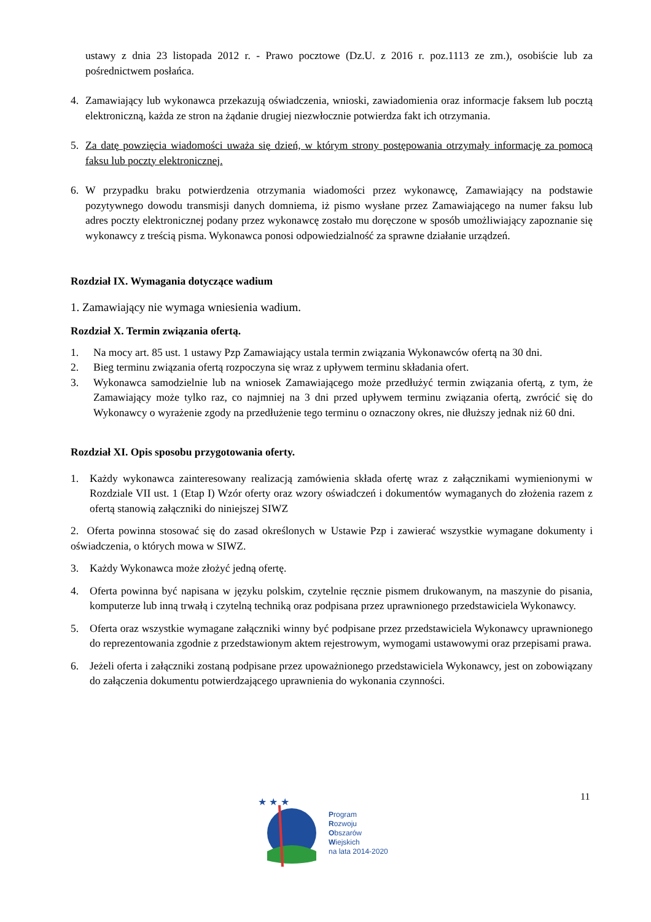ustawy z dnia 23 listopada 2012 r. - Prawo pocztowe (Dz.U. z 2016 r. poz.1113 ze zm.), osobiście lub za pośrednictwem posłańca.
4. Zamawiający lub wykonawca przekazują oświadczenia, wnioski, zawiadomienia oraz informacje faksem lub pocztą elektroniczną, każda ze stron na żądanie drugiej niezwłocznie potwierdza fakt ich otrzymania.
5. Za datę powzięcia wiadomości uważa się dzień, w którym strony postępowania otrzymały informację za pomocą faksu lub poczty elektronicznej.
6. W przypadku braku potwierdzenia otrzymania wiadomości przez wykonawcę, Zamawiający na podstawie pozytywnego dowodu transmisji danych domniema, iż pismo wysłane przez Zamawiającego na numer faksu lub adres poczty elektronicznej podany przez wykonawcę zostało mu doręczone w sposób umożliwiający zapoznanie się wykonawcy z treścią pisma. Wykonawca ponosi odpowiedzialność za sprawne działanie urządzeń.
Rozdział IX. Wymagania dotyczące wadium
1. Zamawiający nie wymaga wniesienia wadium.
Rozdział X. Termin związania ofertą.
1. Na mocy art. 85 ust. 1 ustawy Pzp Zamawiający ustala termin związania Wykonawców ofertą na 30 dni.
2. Bieg terminu związania ofertą rozpoczyna się wraz z upływem terminu składania ofert.
3. Wykonawca samodzielnie lub na wniosek Zamawiającego może przedłużyć termin związania ofertą, z tym, że Zamawiający może tylko raz, co najmniej na 3 dni przed upływem terminu związania ofertą, zwrócić się do Wykonawcy o wyrażenie zgody na przedłużenie tego terminu o oznaczony okres, nie dłuższy jednak niż 60 dni.
Rozdział XI. Opis sposobu przygotowania oferty.
1. Każdy wykonawca zainteresowany realizacją zamówienia składa ofertę wraz z załącznikami wymienionymi w Rozdziale VII ust. 1 (Etap I) Wzór oferty oraz wzory oświadczeń i dokumentów wymaganych do złożenia razem z ofertą stanowią załączniki do niniejszej SIWZ
2. Oferta powinna stosować się do zasad określonych w Ustawie Pzp i zawierać wszystkie wymagane dokumenty i oświadczenia, o których mowa w SIWZ.
3. Każdy Wykonawca może złożyć jedną ofertę.
4. Oferta powinna być napisana w języku polskim, czytelnie ręcznie pismem drukowanym, na maszynie do pisania, komputerze lub inną trwałą i czytelną techniką oraz podpisana przez uprawnionego przedstawiciela Wykonawcy.
5. Oferta oraz wszystkie wymagane załączniki winny być podpisane przez przedstawiciela Wykonawcy uprawnionego do reprezentowania zgodnie z przedstawionym aktem rejestrowym, wymogami ustawowymi oraz przepisami prawa.
6. Jeżeli oferta i załączniki zostaną podpisane przez upoważnionego przedstawiciela Wykonawcy, jest on zobowiązany do załączenia dokumentu potwierdzającego uprawnienia do wykonania czynności.
11
★ ★ ★
Program
Rozwoju
Obszarów
Wiejskich
na lata 2014-2020